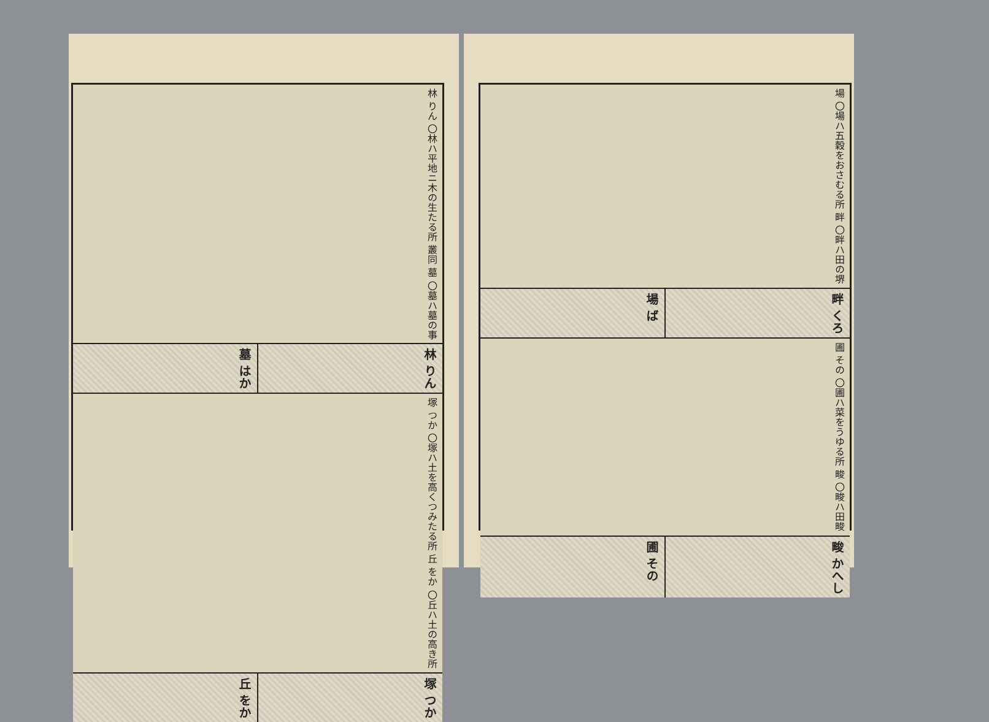林 りん 〇林ハ平地ニ木の生たる所 叢同 墓 〇墓ハ墓の事
墓 はか
林 りん
塚 つか 〇塚ハ土を高くつみたる所 丘 をか 〇丘ハ土の高き所
丘 をか
塚 つか
場 〇場ハ五穀をおさむる所 畔 〇畔ハ田の堺
場 ば
畔 くろ
圃 その 〇圃ハ菜をうゆる所 畯 〇畯ハ田畯
圃 その
畯 かへし